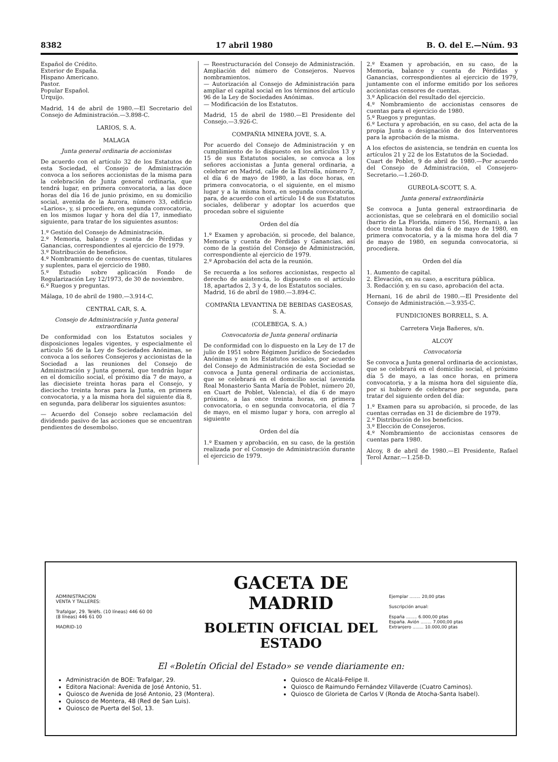8382 17 abril 1980 B. O. del E.—Núm. 93
Español de Crédito.
Exterior de España.
Hispano Americano.
Pastor.
Popular Español.
Urquijo.
Madrid, 14 de abril de 1980.—El Secretario del Consejo de Administración.—3.898-C.
LARIOS, S. A.
MALAGA
Junta general ordinaria de accionistas
De acuerdo con el artículo 32 de los Estatutos de esta Sociedad, el Consejo de Administración convoca a los señores accionistas de la misma para la celebración de Junta general ordinaria, que tendrá lugar, en primera convocatoria, a las doce horas del día 16 de junio próximo, en su domicilio social, avenida de la Aurora, número 33, edificio «Larios», y, si procediere, en segunda convocatoria, en los mismos lugar y hora del día 17, inmediato siguiente, para tratar de los siguientes asuntos:
1.º Gestión del Consejo de Administración.
2.º Memoria, balance y cuenta de Pérdidas y Ganancias, correspondientes al ejercicio de 1979.
3.º Distribución de beneficios.
4.º Nombramiento de censores de cuentas, titulares y suplentes, para el ejercicio de 1980.
5.º Estudio sobre aplicación Fondo de Regularización Ley 12/1973, de 30 de noviembre.
6.º Ruegos y preguntas.
Málaga, 10 de abril de 1980.—3.914-C.
CENTRAL CAR, S. A.
Consejo de Administración y Junta general extraordinaria
De conformidad con los Estatutos sociales y disposiciones legales vigentes, y especialmente el artículo 56 de la Ley de Sociedades Anónimas, se convoca a los señores Consejeros y accionistas de la Sociedad a las reuniones del Consejo de Administración y Junta general, que tendrán lugar en el domicilio social, el próximo día 7 de mayo, a las diecisiete treinta horas para el Consejo, y dieciocho treinta horas para la Junta, en primera convocatoria, y a la misma hora del siguiente día 8, en segunda, para deliberar los siguientes asuntos:
— Acuerdo del Consejo sobre reclamación del dividendo pasivo de las acciones que se encuentran pendientes de desembolso.
— Reestructuración del Consejo de Administración. Ampliación del número de Consejeros. Nuevos nombramientos.
— Autorización al Consejo de Administración para ampliar el capital social en los términos del artículo 96 de la Ley de Sociedades Anónimas.
— Modificación de los Estatutos.
Madrid, 15 de abril de 1980.—El Presidente del Consejo.—3.926-C.
COMPAÑIA MINERA JOVE, S. A.
Por acuerdo del Consejo de Administración y en cumplimiento de lo dispuesto en los artículos 13 y 15 de sus Estatutos sociales, se convoca a los señores accionistas a Junta general ordinaria, a celebrar en Madrid, calle de la Estrella, número 7, el día 6 de mayo de 1980, a las doce horas, en primera convocatoria, o el siguiente, en el mismo lugar y a la misma hora, en segunda convocatoria, para, de acuerdo con el artículo 14 de sus Estatutos sociales, deliberar y adoptar los acuerdos que procedan sobre el siguiente
Orden del día
1.º Examen y aprobación, si procede, del balance, Memoria y cuenta de Pérdidas y Ganancias, así como de la gestión del Consejo de Administración, correspondiente al ejercicio de 1979.
2.º Aprobación del acta de la reunión.
Se recuerda a los señores accionistas, respecto al derecho de asistencia, lo dispuesto en el artículo 18, apartados 2, 3 y 4, de los Estatutos sociales.
Madrid, 16 de abril de 1980.—3.894-C.
COMPAÑIA LEVANTINA DE BEBIDAS GASEOSAS, S. A.
(COLEBEGA, S. A.)
Convocatoria de Junta general ordinaria
De conformidad con lo dispuesto en la Ley de 17 de julio de 1951 sobre Régimen Jurídico de Sociedades Anónimas y en los Estatutos sociales, por acuerdo del Consejo de Administración de esta Sociedad se convoca a Junta general ordinaria de accionistas, que se celebrará en el domicilio social (avenida Real Monasterio Santa María de Poblet, número 20, en Cuart de Poblet, Valencia), el día 6 de mayo próximo, a las once treinta horas, en primera convocatoria, o en segunda convocatoria, el día 7 de mayo, en el mismo lugar y hora, con arreglo al siguiente
Orden del día
1.º Examen y aprobación, en su caso, de la gestión realizada por el Consejo de Administración durante el ejercicio de 1979.
2.º Examen y aprobación, en su caso, de la Memoria, balance y cuenta de Pérdidas y Ganancias, correspondientes al ejercicio de 1979, juntamente con el informe emitido por los señores accionistas censores de cuentas.
3.º Aplicación del resultado del ejercicio.
4.º Nombramiento de accionistas censores de cuentas para el ejercicio de 1980.
5.º Ruegos y preguntas.
6.º Lectura y aprobación, en su caso, del acta de la propia Junta o designación de dos Interventores para la aprobación de la misma.
A los efectos de asistencia, se tendrán en cuenta los artículos 21 y 22 de los Estatutos de la Sociedad.
Cuart de Poblet, 9 de abril de 1980.—Por acuerdo del Consejo de Administración, el Consejero-Secretario.—1.260-D.
GUREOLA-SCOTT, S. A.
Junta general extraordinària
Se convoca a Junta general extraordinaria de accionistas, que se celebrará en el domicilio social (barrio de La Florida, número 156, Hernani), a las doce treinta horas del día 6 de mayo de 1980, en primera convocatoria, y a la misma hora del día 7 de mayo de 1980, en segunda convocatoria, si procediera.
Orden del día
1. Aumento de capital.
2. Elevación, en su caso, a escritura pública.
3. Redacción y, en su caso, aprobación del acta.
Hernani, 16 de abril de 1980.—El Presidente del Consejo de Administración.—3.935-C.
FUNDICIONES BORRELL, S. A.
Carretera Vieja Bañeres, s/n.
ALCOY
Convocatoria
Se convoca a Junta general ordinaria de accionistas, que se celebrará en el domicilio social, el próximo día 5 de mayo, a las once horas, en primera convocatoria, y a la misma hora del siguiente día, por si hubiere de celebrarse por segunda, para tratar del siguiente orden del día:
1.º Examen para su aprobación, si procede, de las cuentas cerradas en 31 de diciembre de 1979.
2.º Distribución de los beneficios.
3.º Elección de Consejeros.
4.º Nombramiento de accionistas censores de cuentas para 1980.
Alcoy, 8 de abril de 1980.—El Presidente, Rafael Terol Aznar.—1.258-D.
ADMINISTRACION
VENTA Y TALLERES:
Trafalgar, 29. Teléfs. (10 líneas) 446 60 00
(8 líneas) 446 61 00
MADRID-10
GACETA DE MADRID
BOLETIN OFICIAL DEL ESTADO
Ejemplar ........ 20,00 ptas
Suscripción anual:
España ........ 6.000,00 ptas
España. Avión ........ 7.000,00 ptas
Extranjero ........ 10.000,00 ptas
El «Boletín Oficial del Estado» se vende diariamente en:
Administración de BOE: Trafalgar, 29.
Editora Nacional: Avenida de José Antonio, 51.
Quiosco de Avenida de José Antonio, 23 (Montera).
Quiosco de Montera, 48 (Red de San Luis).
Quiosco de Puerta del Sol, 13.
Quiosco de Alcalá-Felipe II.
Quiosco de Raimundo Fernández Villaverde (Cuatro Caminos).
Quiosco de Glorieta de Carlos V (Ronda de Atocha-Santa Isabel).